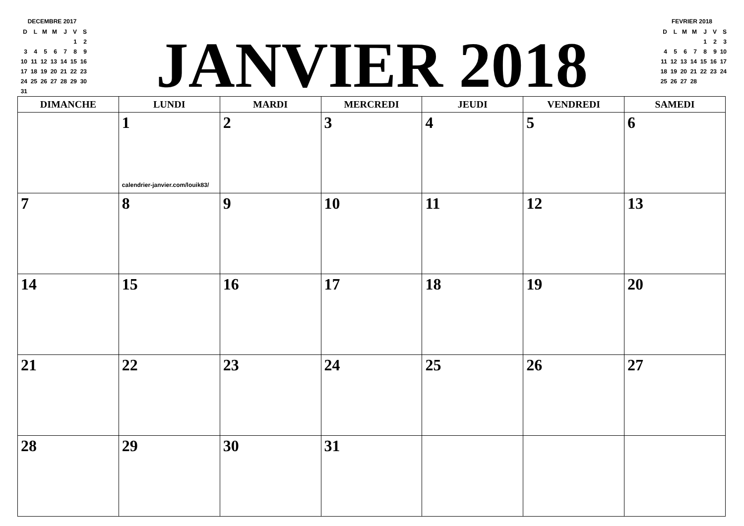DECEMBRE 2017
| D | L | M | M | J | V | S |
| | | | | | 1 | 2 |
| 3 | 4 | 5 | 6 | 7 | 8 | 9 |
| 10 | 11 | 12 | 13 | 14 | 15 | 16 |
| 17 | 18 | 19 | 20 | 21 | 22 | 23 |
| 24 | 25 | 26 | 27 | 28 | 29 | 30 |
| 31 | | | | | | |
JANVIER 2018
FEVRIER 2018
| D | L | M | M | J | V | S |
| | | | | 1 | 2 | 3 |
| 4 | 5 | 6 | 7 | 8 | 9 | 10 |
| 11 | 12 | 13 | 14 | 15 | 16 | 17 |
| 18 | 19 | 20 | 21 | 22 | 23 | 24 |
| 25 | 26 | 27 | 28 | | | |
| DIMANCHE | LUNDI | MARDI | MERCREDI | JEUDI | VENDREDI | SAMEDI |
| --- | --- | --- | --- | --- | --- | --- |
| | 1 calendrier-janvier.com/louik83/ | 2 | 3 | 4 | 5 | 6 |
| 7 | 8 | 9 | 10 | 11 | 12 | 13 |
| 14 | 15 | 16 | 17 | 18 | 19 | 20 |
| 21 | 22 | 23 | 24 | 25 | 26 | 27 |
| 28 | 29 | 30 | 31 | | | |